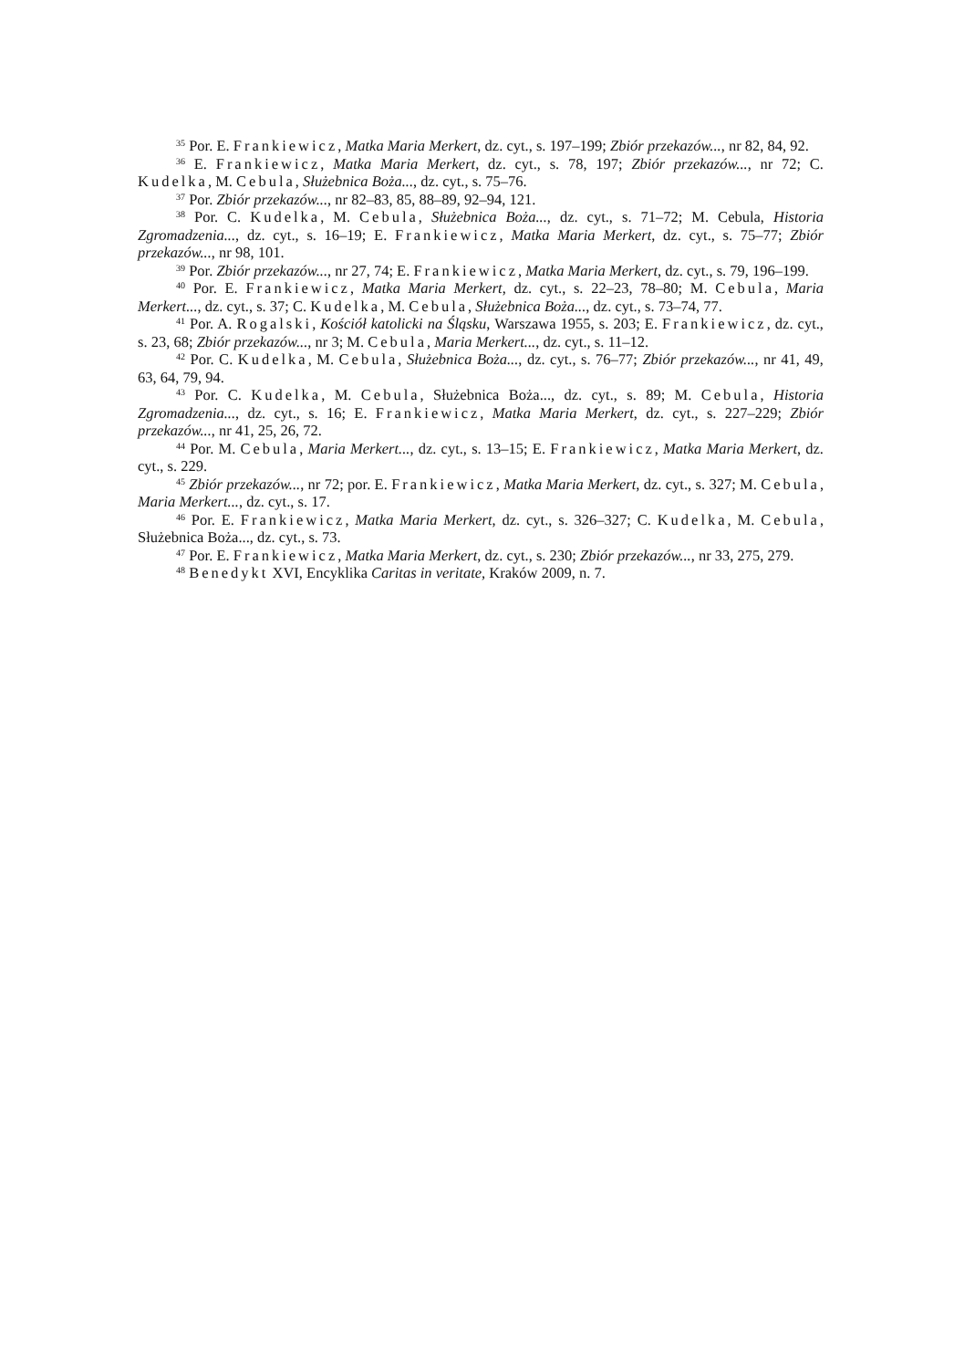<sup>35</sup> Por. E. Frankiewicz, Matka Maria Merkert, dz. cyt., s. 197–199; Zbiór przekazów..., nr 82, 84, 92.
<sup>36</sup> E. Frankiewicz, Matka Maria Merkert, dz. cyt., s. 78, 197; Zbiór przekazów..., nr 72; C. Kudelka, M. Cebula, Służebnica Boża..., dz. cyt., s. 75–76.
<sup>37</sup> Por. Zbiór przekazów..., nr 82–83, 85, 88–89, 92–94, 121.
<sup>38</sup> Por. C. Kudelka, M. Cebula, Służebnica Boża..., dz. cyt., s. 71–72; M. Cebula, Historia Zgromadzenia..., dz. cyt., s. 16–19; E. Frankiewicz, Matka Maria Merkert, dz. cyt., s. 75–77; Zbiór przekazów..., nr 98, 101.
<sup>39</sup> Por. Zbiór przekazów..., nr 27, 74; E. Frankiewicz, Matka Maria Merkert, dz. cyt., s. 79, 196–199.
<sup>40</sup> Por. E. Frankiewicz, Matka Maria Merkert, dz. cyt., s. 22–23, 78–80; M. Cebula, Maria Merkert..., dz. cyt., s. 37; C. Kudelka, M. Cebula, Służebnica Boża..., dz. cyt., s. 73–74, 77.
<sup>41</sup> Por. A. Rogalski, Kościół katolicki na Śląsku, Warszawa 1955, s. 203; E. Frankiewicz, dz. cyt., s. 23, 68; Zbiór przekazów..., nr 3; M. Cebula, Maria Merkert..., dz. cyt., s. 11–12.
<sup>42</sup> Por. C. Kudelka, M. Cebula, Służebnica Boża..., dz. cyt., s. 76–77; Zbiór przekazów..., nr 41, 49, 63, 64, 79, 94.
<sup>43</sup> Por. C. Kudelka, M. Cebula, Służebnica Boża..., dz. cyt., s. 89; M. Cebula, Historia Zgromadzenia..., dz. cyt., s. 16; E. Frankiewicz, Matka Maria Merkert, dz. cyt., s. 227–229; Zbiór przekazów..., nr 41, 25, 26, 72.
<sup>44</sup> Por. M. Cebula, Maria Merkert..., dz. cyt., s. 13–15; E. Frankiewicz, Matka Maria Merkert, dz. cyt., s. 229.
<sup>45</sup> Zbiór przekazów..., nr 72; por. E. Frankiewicz, Matka Maria Merkert, dz. cyt., s. 327; M. Cebula, Maria Merkert..., dz. cyt., s. 17.
<sup>46</sup> Por. E. Frankiewicz, Matka Maria Merkert, dz. cyt., s. 326–327; C. Kudelka, M. Cebula, Służebnica Boża..., dz. cyt., s. 73.
<sup>47</sup> Por. E. Frankiewicz, Matka Maria Merkert, dz. cyt., s. 230; Zbiór przekazów..., nr 33, 275, 279.
<sup>48</sup> Benedykt XVI, Encyklika Caritas in veritate, Kraków 2009, n. 7.